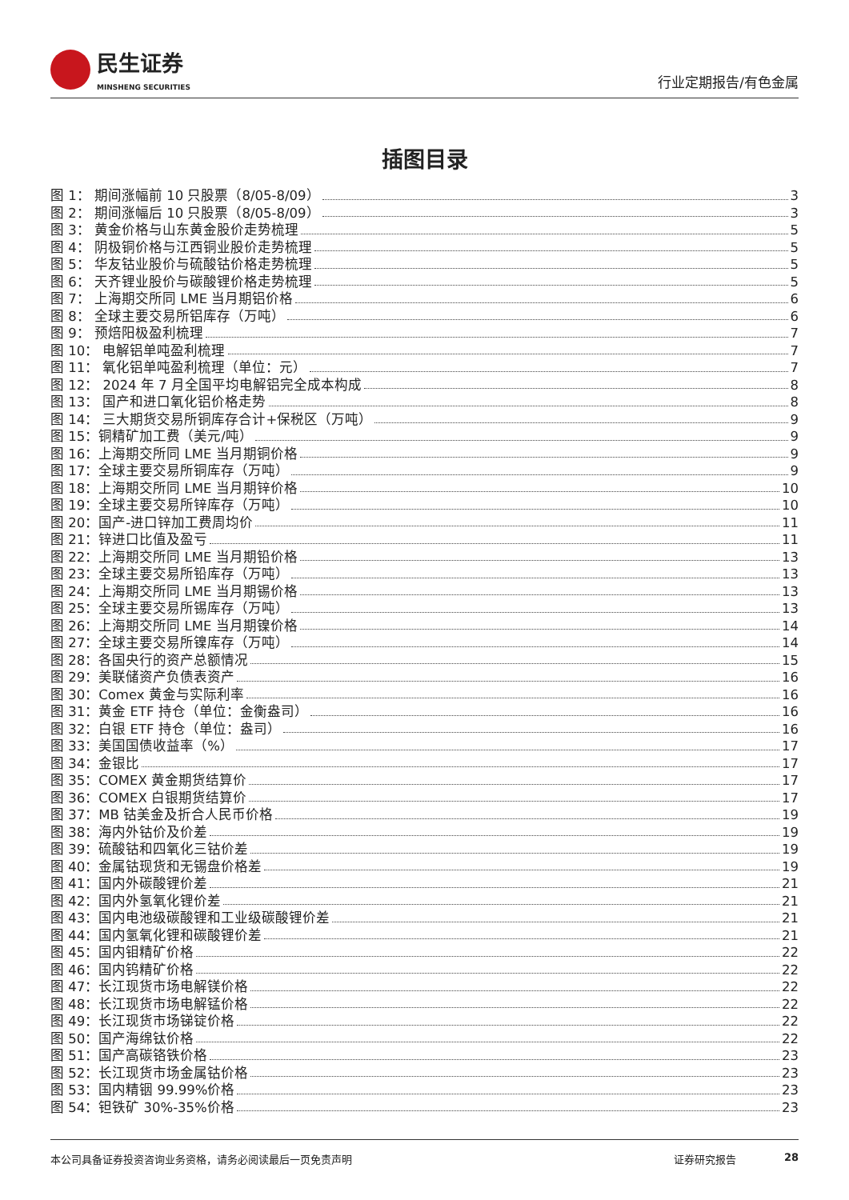民生证券
MINSHENG SECURITIES
行业定期报告/有色金属
插图目录
图 1： 期间涨幅前 10 只股票（8/05-8/09） 3
图 2： 期间涨幅后 10 只股票（8/05-8/09） 3
图 3： 黄金价格与山东黄金股价走势梳理 5
图 4： 阴极铜价格与江西铜业股价走势梳理 5
图 5： 华友钴业股价与硫酸钴价格走势梳理 5
图 6： 天齐锂业股价与碳酸锂价格走势梳理 5
图 7： 上海期交所同 LME 当月期铝价格 6
图 8： 全球主要交易所铝库存（万吨） 6
图 9： 预焙阳极盈利梳理 7
图 10： 电解铝单吨盈利梳理 7
图 11： 氧化铝单吨盈利梳理（单位：元） 7
图 12： 2024 年 7 月全国平均电解铝完全成本构成 8
图 13： 国产和进口氧化铝价格走势 8
图 14： 三大期货交易所铜库存合计+保税区（万吨） 9
图 15：铜精矿加工费（美元/吨） 9
图 16：上海期交所同 LME 当月期铜价格 9
图 17：全球主要交易所铜库存（万吨） 9
图 18：上海期交所同 LME 当月期锌价格 10
图 19：全球主要交易所锌库存（万吨） 10
图 20：国产-进口锌加工费周均价 11
图 21：锌进口比值及盈亏 11
图 22：上海期交所同 LME 当月期铅价格 13
图 23：全球主要交易所铅库存（万吨） 13
图 24：上海期交所同 LME 当月期锡价格 13
图 25：全球主要交易所锡库存（万吨） 13
图 26：上海期交所同 LME 当月期镍价格 14
图 27：全球主要交易所镍库存（万吨） 14
图 28：各国央行的资产总额情况 15
图 29：美联储资产负债表资产 16
图 30：Comex 黄金与实际利率 16
图 31：黄金 ETF 持仓（单位：金衡盎司） 16
图 32：白银 ETF 持仓（单位：盎司） 16
图 33：美国国债收益率（%） 17
图 34：金银比 17
图 35：COMEX 黄金期货结算价 17
图 36：COMEX 白银期货结算价 17
图 37：MB 钴美金及折合人民币价格 19
图 38：海内外钴价及价差 19
图 39：硫酸钴和四氧化三钴价差 19
图 40：金属钴现货和无锡盘价格差 19
图 41：国内外碳酸锂价差 21
图 42：国内外氢氧化锂价差 21
图 43：国内电池级碳酸锂和工业级碳酸锂价差 21
图 44：国内氢氧化锂和碳酸锂价差 21
图 45：国内钼精矿价格 22
图 46：国内钨精矿价格 22
图 47：长江现货市场电解镁价格 22
图 48：长江现货市场电解锰价格 22
图 49：长江现货市场锑锭价格 22
图 50：国产海绵钛价格 22
图 51：国产高碳铬铁价格 23
图 52：长江现货市场金属钴价格 23
图 53：国内精铟 99.99%价格 23
图 54：钽铁矿 30%-35%价格 23
本公司具备证券投资咨询业务资格，请务必阅读最后一页免责声明 证券研究报告 28